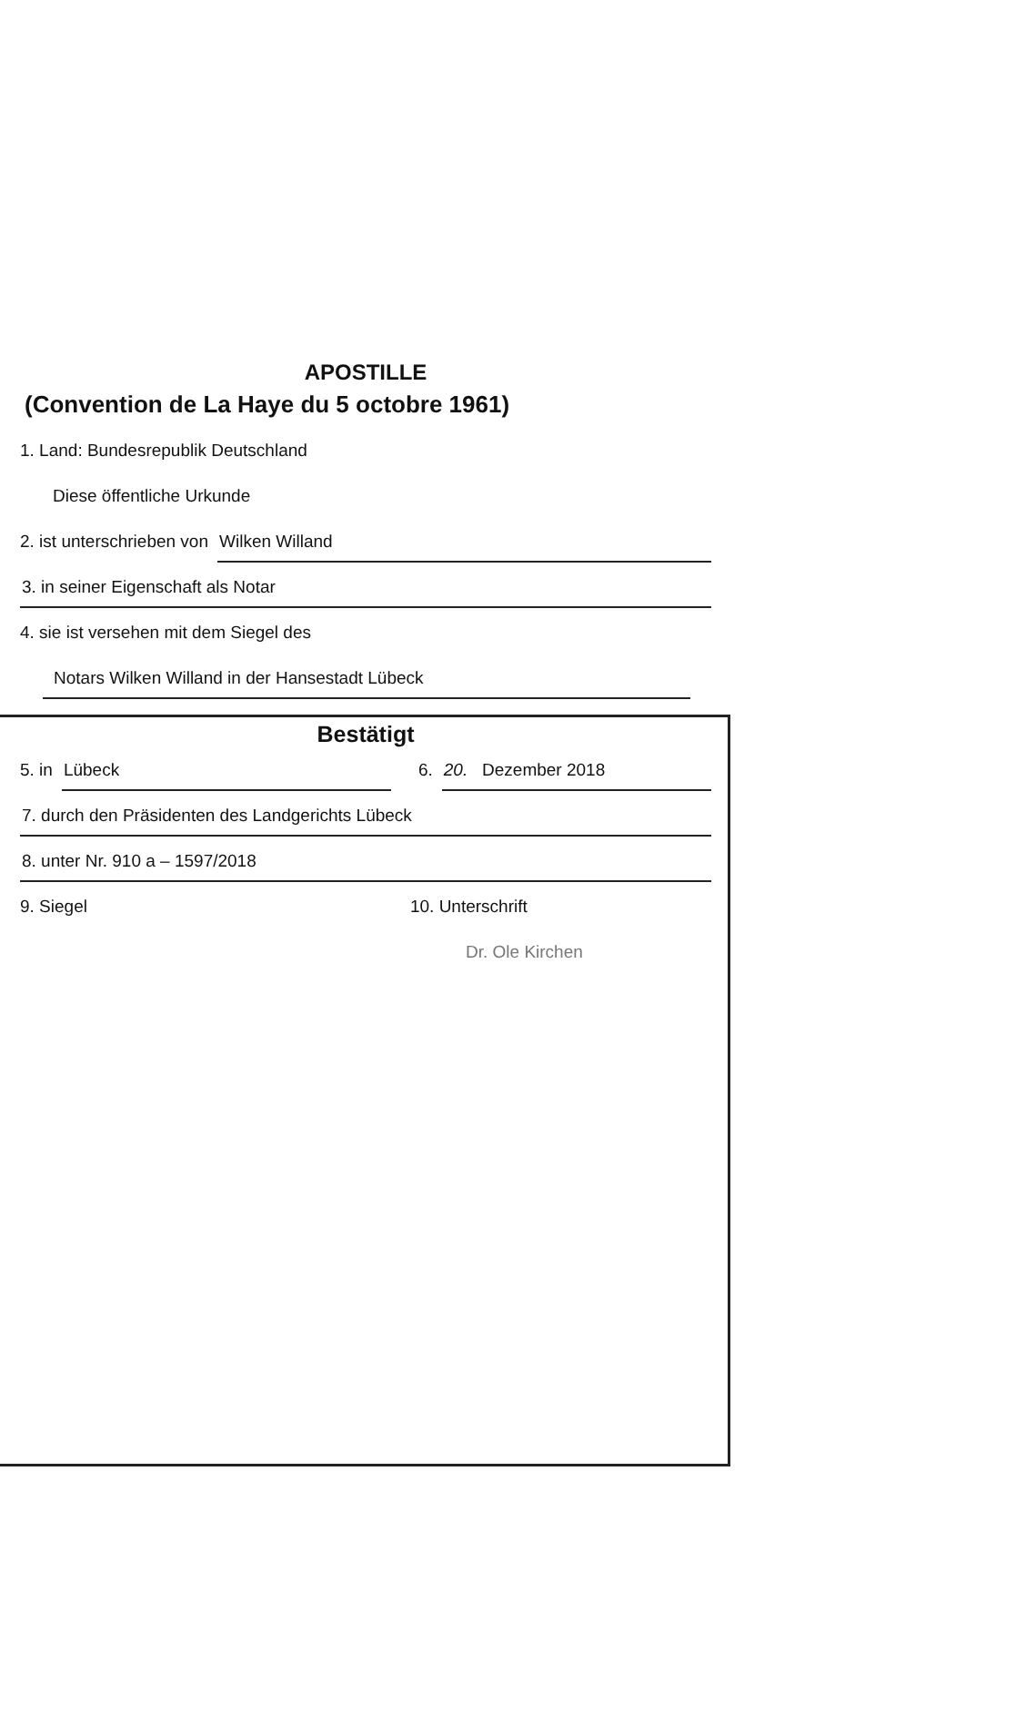APOSTILLE
(Convention de La Haye du 5 octobre 1961)
1. Land: Bundesrepublik Deutschland
Diese öffentliche Urkunde
2. ist unterschrieben von Wilken Willand
3. in seiner Eigenschaft als Notar
4. sie ist versehen mit dem Siegel des
Notars Wilken Willand in der Hansestadt Lübeck
Bestätigt
5. in Lübeck 6. 20. Dezember 2018
7. durch den Präsidenten des Landgerichts Lübeck
8. unter Nr. 910 a – 1597/2018
9. Siegel 10. Unterschrift
Dr. Ole Kirchen